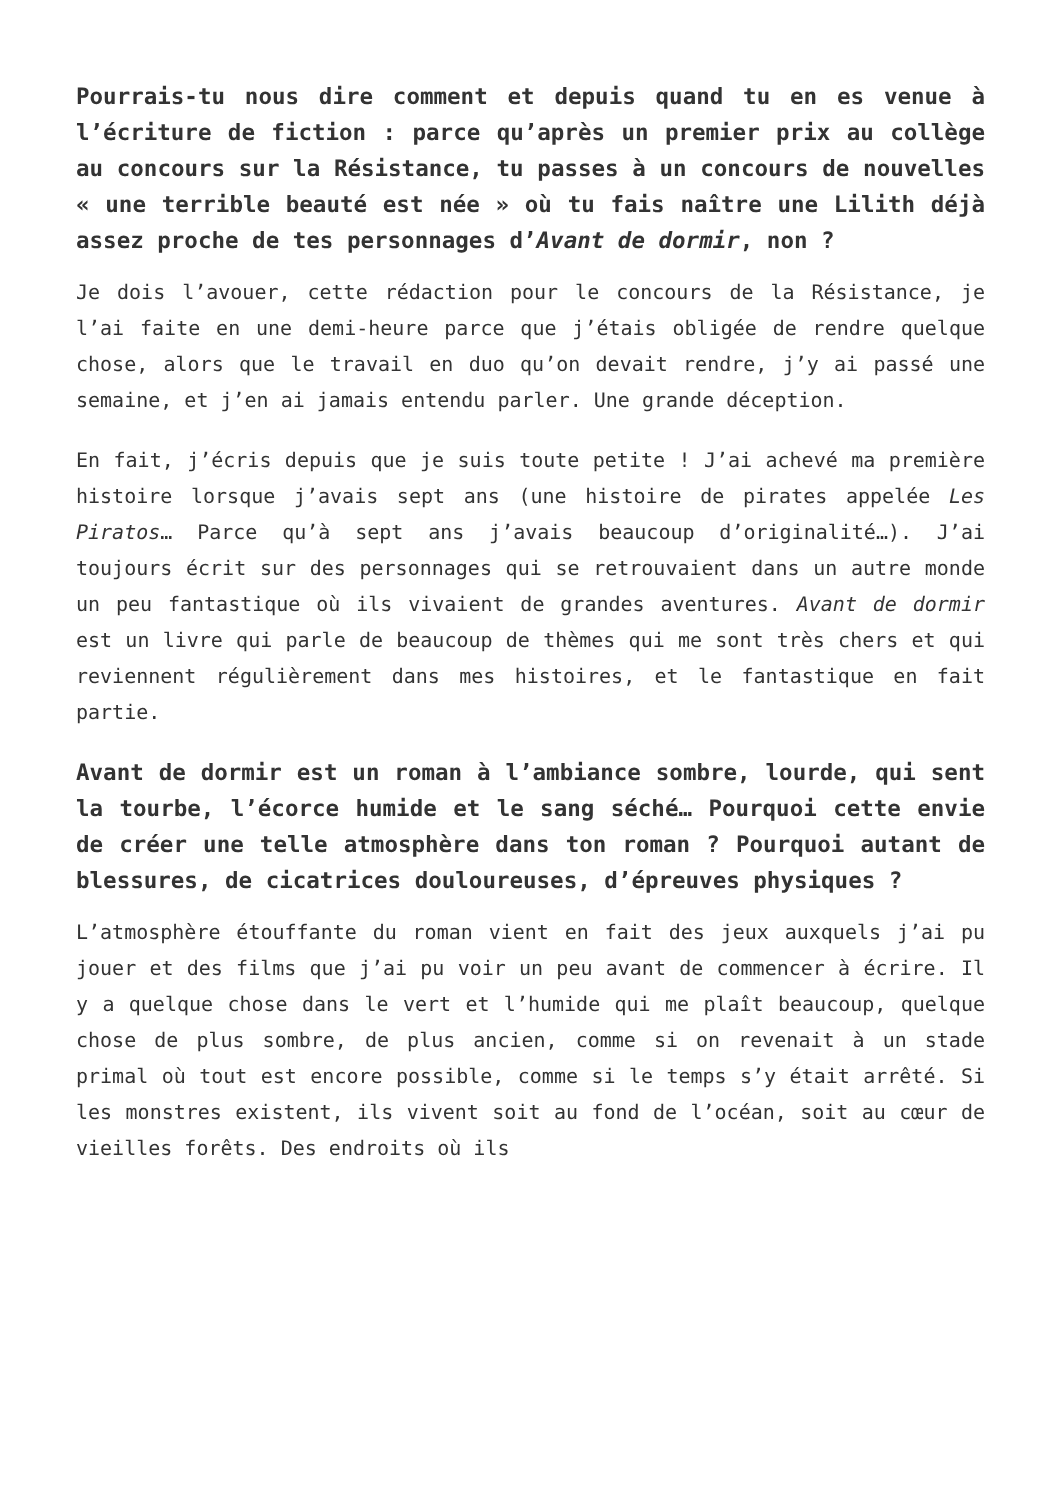Pourrais-tu nous dire comment et depuis quand tu en es venue à l’écriture de fiction : parce qu’après un premier prix au collège au concours sur la Résistance, tu passes à un concours de nouvelles « une terrible beauté est née » où tu fais naître une Lilith déjà assez proche de tes personnages d’Avant de dormir, non ?
Je dois l’avouer, cette rédaction pour le concours de la Résistance, je l’ai faite en une demi-heure parce que j’étais obligée de rendre quelque chose, alors que le travail en duo qu’on devait rendre, j’y ai passé une semaine, et j’en ai jamais entendu parler. Une grande déception.
En fait, j’écris depuis que je suis toute petite ! J’ai achevé ma première histoire lorsque j’avais sept ans (une histoire de pirates appelée Les Piratos… Parce qu’à sept ans j’avais beaucoup d’originalité…). J’ai toujours écrit sur des personnages qui se retrouvaient dans un autre monde un peu fantastique où ils vivaient de grandes aventures. Avant de dormir est un livre qui parle de beaucoup de thèmes qui me sont très chers et qui reviennent régulièrement dans mes histoires, et le fantastique en fait partie.
Avant de dormir est un roman à l’ambiance sombre, lourde, qui sent la tourbe, l’écorce humide et le sang séché… Pourquoi cette envie de créer une telle atmosphère dans ton roman ? Pourquoi autant de blessures, de cicatrices douloureuses, d’épreuves physiques ?
L’atmosphère étouffante du roman vient en fait des jeux auxquels j’ai pu jouer et des films que j’ai pu voir un peu avant de commencer à écrire. Il y a quelque chose dans le vert et l’humide qui me plaît beaucoup, quelque chose de plus sombre, de plus ancien, comme si on revenait à un stade primal où tout est encore possible, comme si le temps s’y était arrêté. Si les monstres existent, ils vivent soit au fond de l’océan, soit au cœur de vieilles forêts. Des endroits où ils